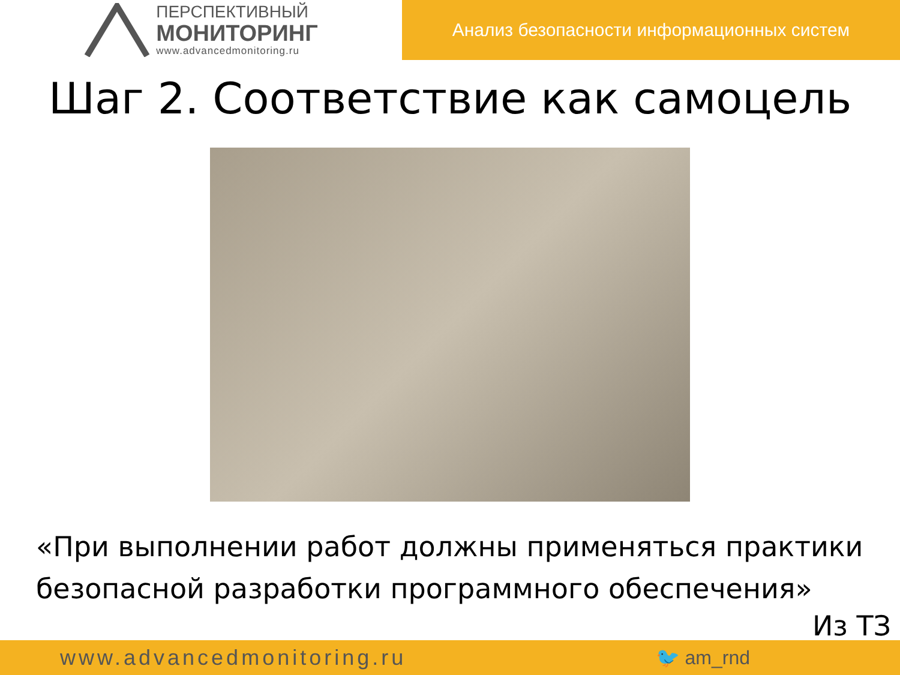ПЕРСПЕКТИВНЫЙ
МОНИТОРИНГ
www.advancedmonitoring.ru
Анализ безопасности информационных систем
Шаг 2. Соответствие как самоцель
«При выполнении работ должны применяться практики безопасной разработки программного обеспечения»
Из ТЗ
www.advancedmonitoring.ru 🐦 am_rnd